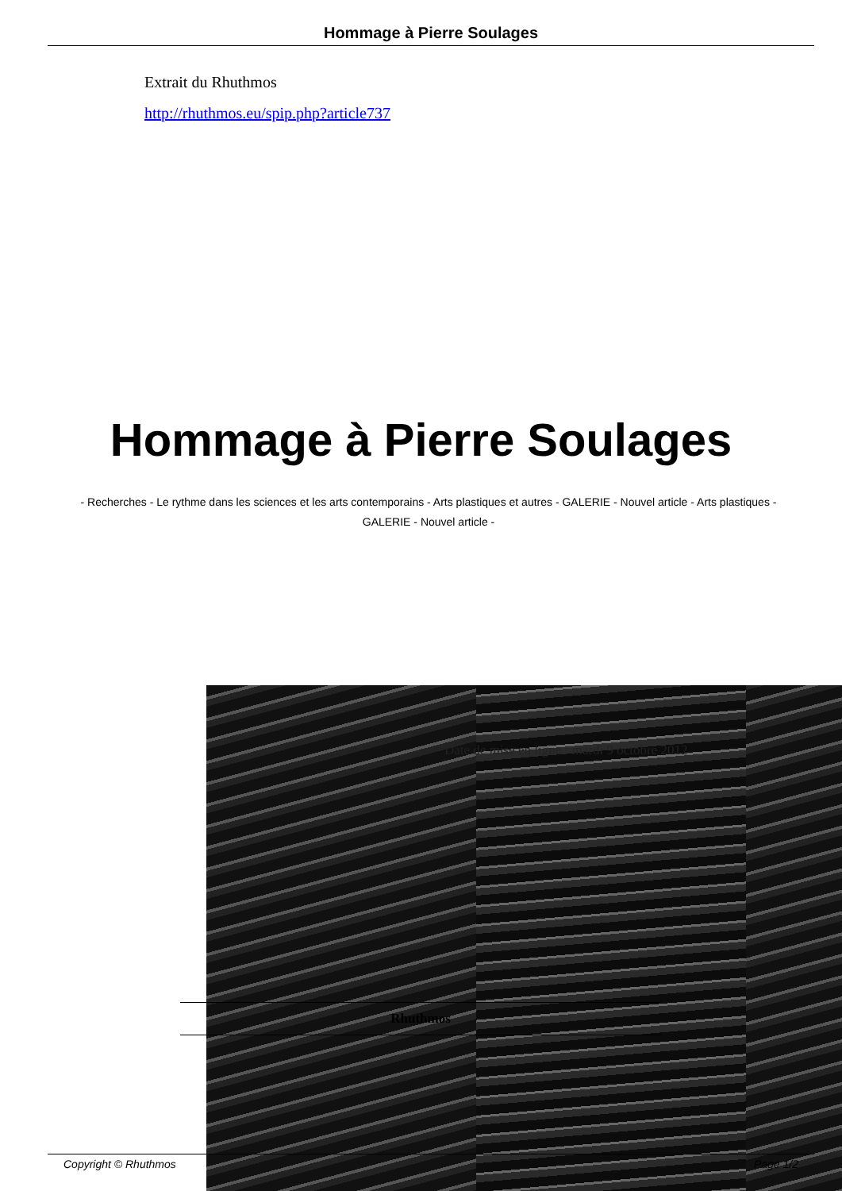Hommage à Pierre Soulages
Extrait du Rhuthmos
http://rhuthmos.eu/spip.php?article737
Hommage à Pierre Soulages
- Recherches - Le rythme dans les sciences et les arts contemporains - Arts plastiques et autres - GALERIE - Nouvel article - Arts plastiques - GALERIE - Nouvel article -
Date de mise en ligne : mardi 9 octobre 2012
Rhuthmos
Copyright © Rhuthmos Page 1/2